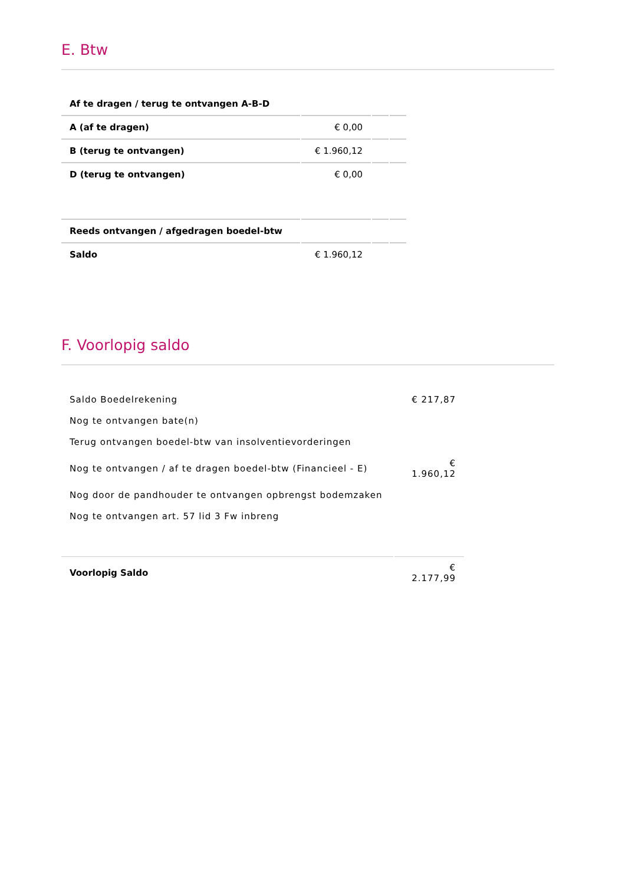E. Btw
| Af te dragen / terug te ontvangen A-B-D | | | |
| A (af te dragen) | € 0,00 | | |
| B (terug te ontvangen) | € 1.960,12 | | |
| D (terug te ontvangen) | € 0,00 | | |
| Reeds ontvangen / afgedragen boedel-btw | | | |
| Saldo | € 1.960,12 | | |
F. Voorlopig saldo
| Saldo Boedelrekening | € 217,87 |
| Nog te ontvangen bate(n) | |
| Terug ontvangen boedel-btw van insolventievorderingen | |
| Nog te ontvangen / af te dragen boedel-btw (Financieel - E) | € 1.960,12 |
| Nog door de pandhouder te ontvangen opbrengst bodemzaken | |
| Nog te ontvangen art. 57 lid 3 Fw inbreng | |
| Voorlopig Saldo | € 2.177,99 |